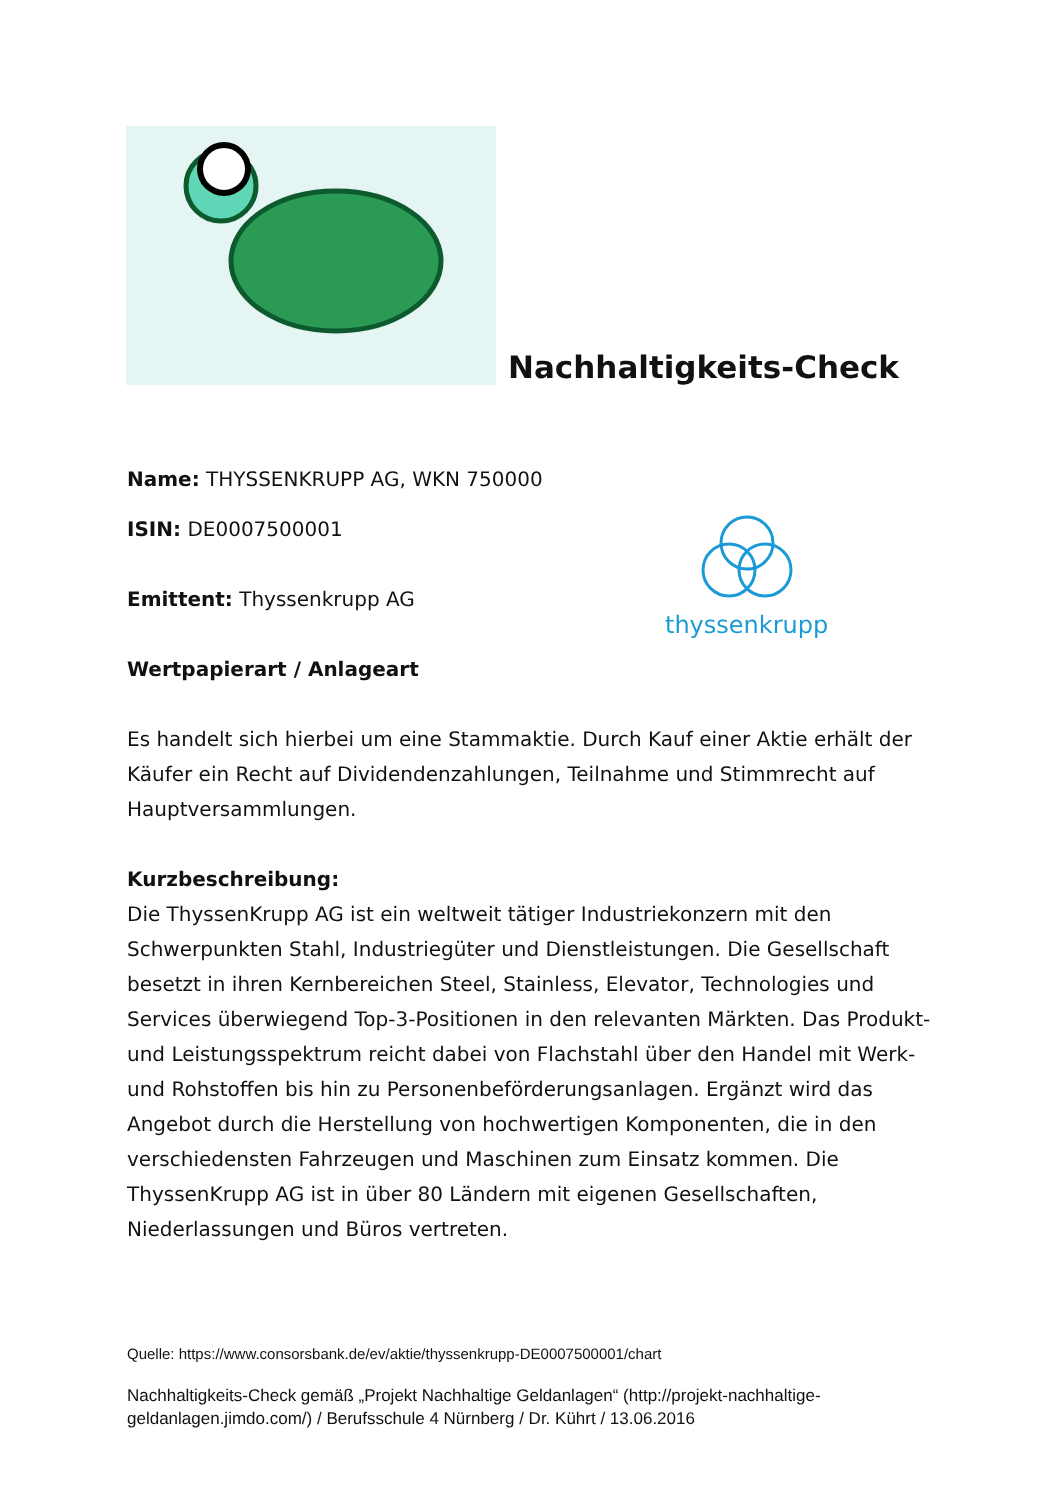Nachhaltigkeits-Check
thyssenkrupp
Name: THYSSENKRUPP AG, WKN 750000
ISIN: DE0007500001
Emittent: Thyssenkrupp AG
Wertpapierart / Anlageart
Es handelt sich hierbei um eine Stammaktie. Durch Kauf einer Aktie erhält der Käufer ein Recht auf Dividendenzahlungen, Teilnahme und Stimmrecht auf Hauptversammlungen.
Kurzbeschreibung:
Die ThyssenKrupp AG ist ein weltweit tätiger Industriekonzern mit den Schwerpunkten Stahl, Industriegüter und Dienstleistungen. Die Gesellschaft besetzt in ihren Kernbereichen Steel, Stainless, Elevator, Technologies und Services überwiegend Top-3-Positionen in den relevanten Märkten. Das Produkt- und Leistungsspektrum reicht dabei von Flachstahl über den Handel mit Werk- und Rohstoffen bis hin zu Personenbeförderungsanlagen. Ergänzt wird das Angebot durch die Herstellung von hochwertigen Komponenten, die in den verschiedensten Fahrzeugen und Maschinen zum Einsatz kommen. Die ThyssenKrupp AG ist in über 80 Ländern mit eigenen Gesellschaften, Niederlassungen und Büros vertreten.
Quelle: https://www.consorsbank.de/ev/aktie/thyssenkrupp-DE0007500001/chart
Nachhaltigkeits-Check gemäß „Projekt Nachhaltige Geldanlagen“ (http://projekt-nachhaltige-geldanlagen.jimdo.com/) / Berufsschule 4 Nürnberg / Dr. Kührt / 13.06.2016